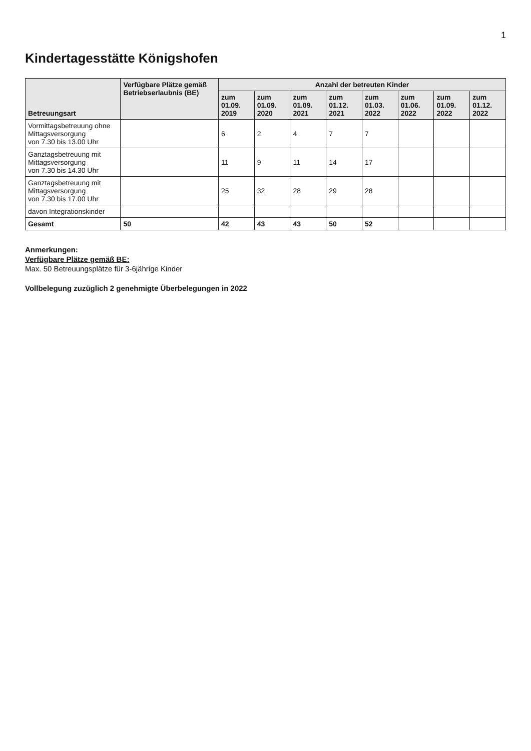1
Kindertagesstätte Königshofen
| Betreuungsart | Verfügbare Plätze gemäß Betriebserlaubnis (BE) | Anzahl der betreuten Kinder | | | | | | | |
| --- | --- | --- | --- | --- | --- | --- | --- | --- | --- |
| | | zum 01.09. 2019 | zum 01.09. 2020 | zum 01.09. 2021 | zum 01.12. 2021 | zum 01.03. 2022 | zum 01.06. 2022 | zum 01.09. 2022 | zum 01.12. 2022 |
| Vormittagsbetreuung ohne Mittagsversorgung von 7.30 bis 13.00 Uhr | | 6 | 2 | 4 | 7 | 7 | | | |
| Ganztagsbetreuung mit Mittagsversorgung von 7.30 bis 14.30 Uhr | | 11 | 9 | 11 | 14 | 17 | | | |
| Ganztagsbetreuung mit Mittagsversorgung von 7.30 bis 17.00 Uhr | | 25 | 32 | 28 | 29 | 28 | | | |
| davon Integrationskinder | | | | | | | | | |
| Gesamt | 50 | 42 | 43 | 43 | 50 | 52 | | | |
Anmerkungen:
Verfügbare Plätze gemäß BE:
Max. 50 Betreuungsplätze für 3-6jährige Kinder
Vollbelegung zuzüglich 2 genehmigte Überbelegungen in 2022